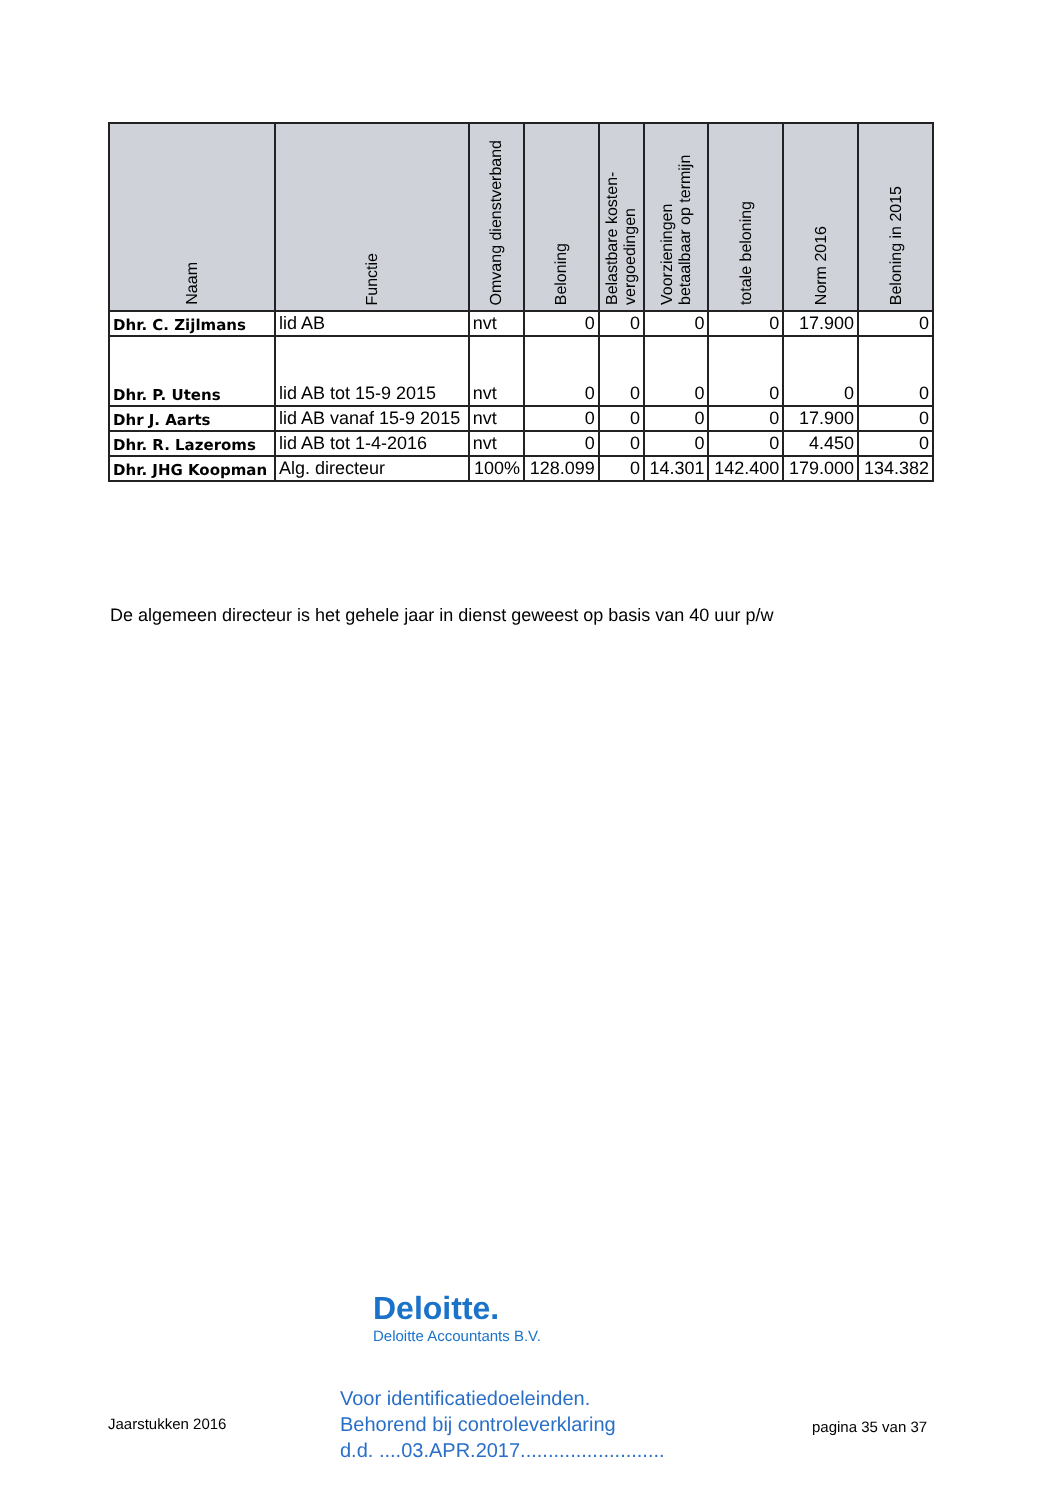| Naam | Functie | Omvang dienstverband | Beloning | Belastbare kosten-vergoedingen | Voorzieningen betaalbaar op termijn | totale beloning | Norm 2016 | Beloning in 2015 |
| --- | --- | --- | --- | --- | --- | --- | --- | --- |
| Dhr. C. Zijlmans | lid AB | nvt | 0 | 0 | 0 | 0 | 17.900 | 0 |
| Dhr. P. Utens | lid AB tot 15-9 2015 | nvt | 0 | 0 | 0 | 0 | 0 | 0 |
| Dhr J. Aarts | lid AB vanaf 15-9 2015 | nvt | 0 | 0 | 0 | 0 | 17.900 | 0 |
| Dhr. R. Lazeroms | lid AB tot 1-4-2016 | nvt | 0 | 0 | 0 | 0 | 4.450 | 0 |
| Dhr. JHG Koopman | Alg. directeur | 100% | 128.099 | 0 | 14.301 | 142.400 | 179.000 | 134.382 |
De algemeen directeur is het gehele jaar in dienst geweest op basis van 40 uur p/w
Deloitte.
Deloitte Accountants B.V.
Voor identificatiedoeleinden.
Behorend bij controleverklaring
d.d. ....03.APR.2017..........................
Jaarstukken 2016 pagina 35 van 37